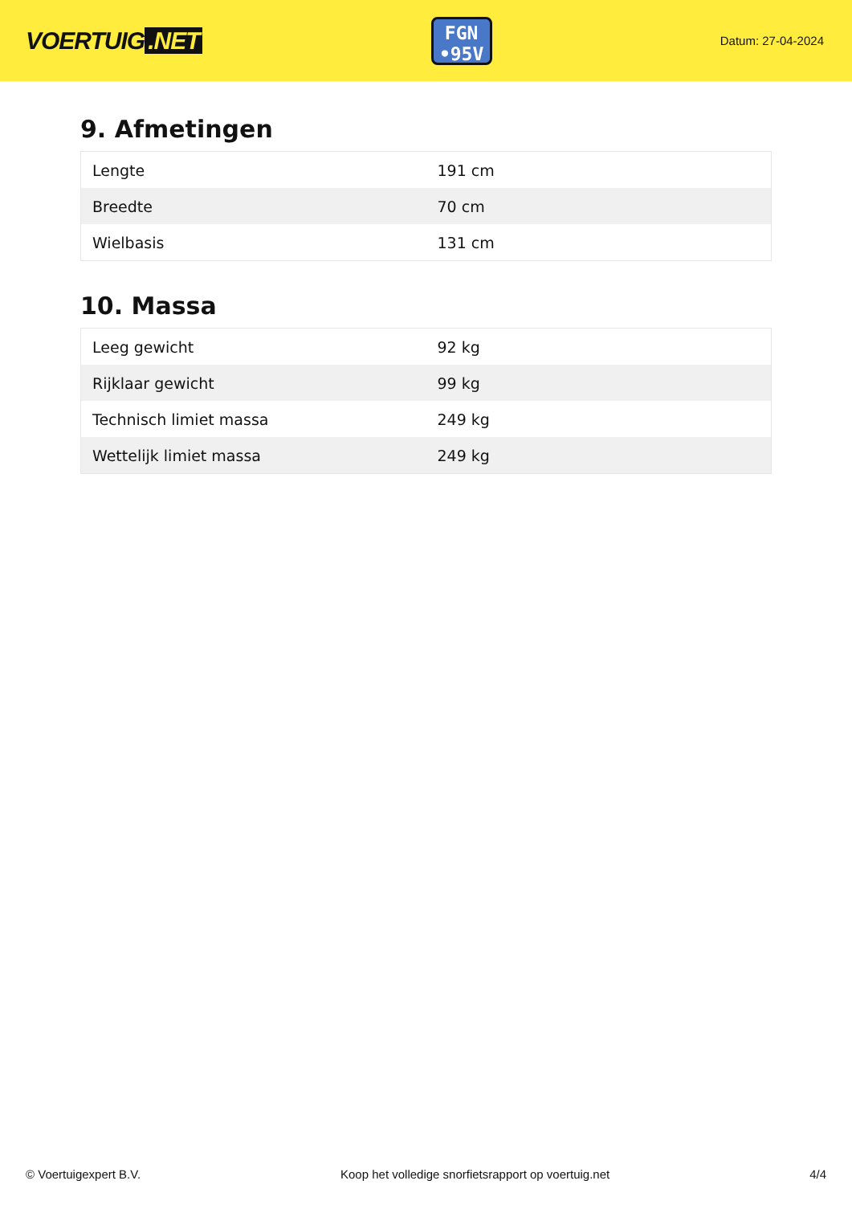VOERTUIG.NET
FGN
•95V
Datum: 27-04-2024
9. Afmetingen
| Lengte | 191 cm |
| Breedte | 70 cm |
| Wielbasis | 131 cm |
10. Massa
| Leeg gewicht | 92 kg |
| Rijklaar gewicht | 99 kg |
| Technisch limiet massa | 249 kg |
| Wettelijk limiet massa | 249 kg |
© Voertuigexpert B.V. Koop het volledige snorfietsrapport op voertuig.net 4/4